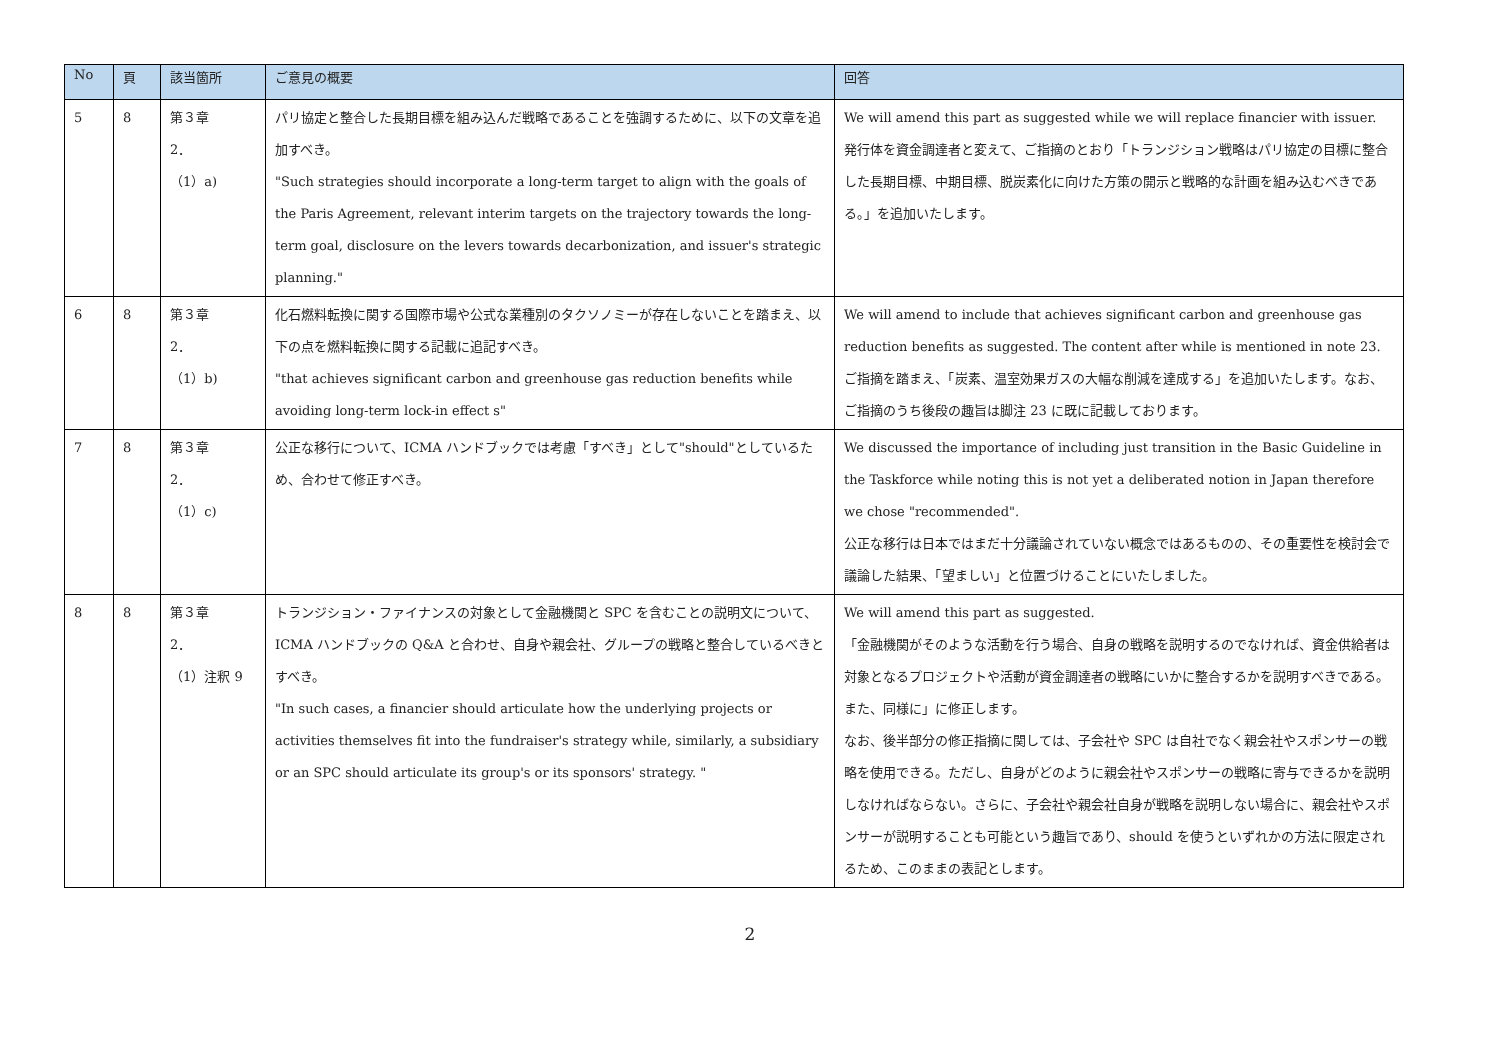| No | 頁 | 該当箇所 | ご意見の概要 | 回答 |
| --- | --- | --- | --- | --- |
| 5 | 8 | 第３章 2． （1）a) | パリ協定と整合した長期目標を組み込んだ戦略であることを強調するために、以下の文章を追加すべき。 "Such strategies should incorporate a long-term target to align with the goals of the Paris Agreement, relevant interim targets on the trajectory towards the long-term goal, disclosure on the levers towards decarbonization, and issuer's strategic planning." | We will amend this part as suggested while we will replace financier with issuer. 発行体を資金調達者と変えて、ご指摘のとおり「トランジション戦略はパリ協定の目標に整合した長期目標、中期目標、脱炭素化に向けた方策の開示と戦略的な計画を組み込むべきである。」を追加いたします。 |
| 6 | 8 | 第３章 2． （1）b) | 化石燃料転換に関する国際市場や公式な業種別のタクソノミーが存在しないことを踏まえ、以下の点を燃料転換に関する記載に追記すべき。 "that achieves significant carbon and greenhouse gas reduction benefits while avoiding long-term lock-in effect s" | We will amend to include that achieves significant carbon and greenhouse gas reduction benefits as suggested. The content after while is mentioned in note 23. ご指摘を踏まえ、「炭素、温室効果ガスの大幅な削減を達成する」を追加いたします。なお、ご指摘のうち後段の趣旨は脚注 23 に既に記載しております。 |
| 7 | 8 | 第３章 2． （1）c) | 公正な移行について、ICMA ハンドブックでは考慮「すべき」として"should"としているため、合わせて修正すべき。 | We discussed the importance of including just transition in the Basic Guideline in the Taskforce while noting this is not yet a deliberated notion in Japan therefore we chose "recommended". 公正な移行は日本ではまだ十分議論されていない概念ではあるものの、その重要性を検討会で議論した結果、「望ましい」と位置づけることにいたしました。 |
| 8 | 8 | 第３章 2． （1）注釈 9 | トランジション・ファイナンスの対象として金融機関と SPC を含むことの説明文について、ICMA ハンドブックの Q&A と合わせ、自身や親会社、グループの戦略と整合しているべきとすべき。 "In such cases, a financier should articulate how the underlying projects or activities themselves fit into the fundraiser's strategy while, similarly, a subsidiary or an SPC should articulate its group's or its sponsors' strategy. " | We will amend this part as suggested. 「金融機関がそのような活動を行う場合、自身の戦略を説明するのでなければ、資金供給者は対象となるプロジェクトや活動が資金調達者の戦略にいかに整合するかを説明すべきである。また、同様に」に修正します。 なお、後半部分の修正指摘に関しては、子会社や SPC は自社でなく親会社やスポンサーの戦略を使用できる。ただし、自身がどのように親会社やスポンサーの戦略に寄与できるかを説明しなければならない。さらに、子会社や親会社自身が戦略を説明しない場合に、親会社やスポンサーが説明することも可能という趣旨であり、should を使うといずれかの方法に限定されるため、このままの表記とします。 |
2